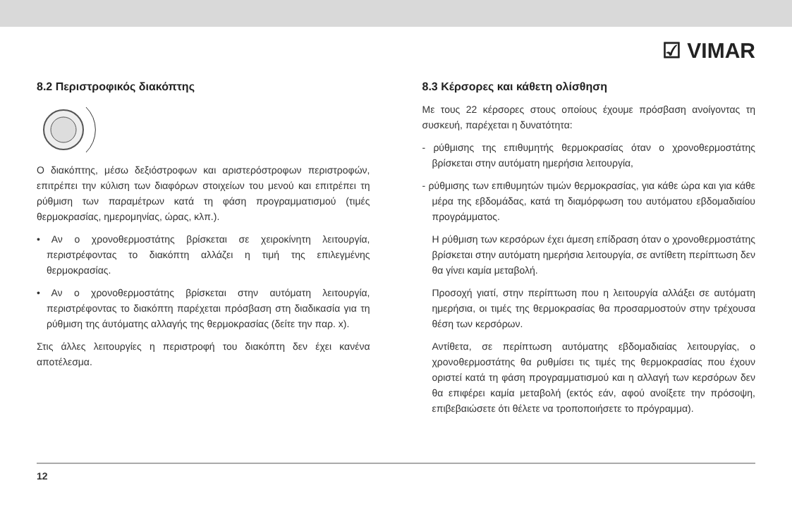☑ VIMAR
8.2 Περιστροφικός διακόπτης
Ο διακόπτης, μέσω δεξιόστροφων και αριστερόστροφων περιστροφών, επιτρέπει την κύλιση των διαφόρων στοιχείων του μενού και επιτρέπει τη ρύθμιση των παραμέτρων κατά τη φάση προγραμματισμού (τιμές θερμοκρασίας, ημερομηνίας, ώρας, κλπ.).
• Αν ο χρονοθερμοστάτης βρίσκεται σε χειροκίνητη λειτουργία, περιστρέφοντας το διακόπτη αλλάζει η τιμή της επιλεγμένης θερμοκρασίας.
• Αν ο χρονοθερμοστάτης βρίσκεται στην αυτόματη λειτουργία, περιστρέφοντας το διακόπτη παρέχεται πρόσβαση στη διαδικασία για τη ρύθμιση της άυτόματης αλλαγής της θερμοκρασίας (δείτε την παρ. x).
Στις άλλες λειτουργίες η περιστροφή του διακόπτη δεν έχει κανένα αποτέλεσμα.
8.3 Κέρσορες και κάθετη ολίσθηση
Με τους 22 κέρσορες στους οποίους έχουμε πρόσβαση ανοίγοντας τη συσκευή, παρέχεται η δυνατότητα:
- ρύθμισης της επιθυμητής θερμοκρασίας όταν ο χρονοθερμοστάτης βρίσκεται στην αυτόματη ημερήσια λειτουργία,
- ρύθμισης των επιθυμητών τιμών θερμοκρασίας, για κάθε ώρα και για κάθε μέρα της εβδομάδας, κατά τη διαμόρφωση του αυτόματου εβδομαδιαίου προγράμματος.
Η ρύθμιση των κερσόρων έχει άμεση επίδραση όταν ο χρονοθερμοστάτης βρίσκεται στην αυτόματη ημερήσια λειτουργία, σε αντίθετη περίπτωση δεν θα γίνει καμία μεταβολή.
Προσοχή γιατί, στην περίπτωση που η λειτουργία αλλάξει σε αυτόματη ημερήσια, οι τιμές της θερμοκρασίας θα προσαρμοστούν στην τρέχουσα θέση των κερσόρων.
Αντίθετα, σε περίπτωση αυτόματης εβδομαδιαίας λειτουργίας, ο χρονοθερμοστάτης θα ρυθμίσει τις τιμές της θερμοκρασίας που έχουν οριστεί κατά τη φάση προγραμματισμού και η αλλαγή των κερσόρων δεν θα επιφέρει καμία μεταβολή (εκτός εάν, αφού ανοίξετε την πρόσοψη, επιβεβαιώσετε ότι θέλετε να τροποποιήσετε το πρόγραμμα).
12